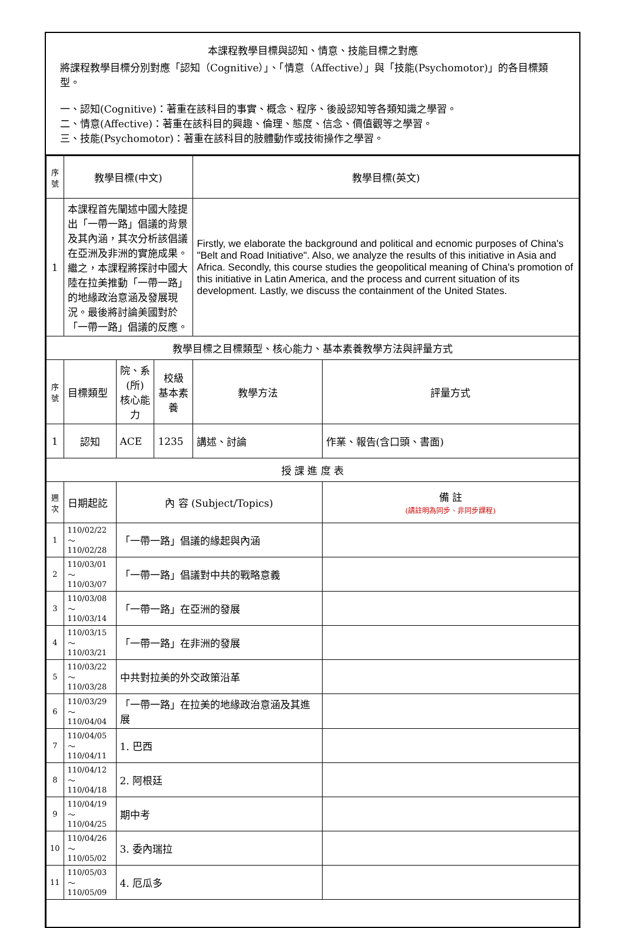本課程教學目標與認知、情意、技能目標之對應
將課程教學目標分別對應「認知（Cognitive）」、「情意（Affective）」與「技能(Psychomotor)」的各目標類型。
一、認知(Cognitive)：著重在該科目的事實、概念、程序、後設認知等各類知識之學習。
二、情意(Affective)：著重在該科目的興趣、倫理、態度、信念、價值觀等之學習。
三、技能(Psychomotor)：著重在該科目的肢體動作或技術操作之學習。
| 序號 | 教學目標(中文) | | | 教學目標(英文) | |
| --- | --- | --- | --- | --- | --- |
| 1 | 本課程首先闡述中國大陸提出「一帶一路」倡議的背景及其內涵，其次分析該倡議在亞洲及非洲的實施成果。繼之，本課程將探討中國大陸在拉美推動「一帶一路」的地緣政治意涵及發展現況。最後將討論美國對於「一帶一路」倡議的反應。 | | | Firstly, we elaborate the background and political and ecnomic purposes of China's "Belt and Road Initiative". Also, we analyze the results of this initiative in Asia and Africa. Secondly, this course studies the geopolitical meaning of China's promotion of this initiative in Latin America, and the process and current situation of its development. Lastly, we discuss the containment of the United States. | |
| 教學目標之目標類型、核心能力、基本素養教學方法與評量方式 | | | | | |
| 序號 | 目標類型 | 院、系(所) 核心能力 | 校級 基本素養 | 教學方法 | 評量方式 |
| 1 | 認知 | ACE | 1235 | 講述、討論 | 作業、報告(含口頭、書面) |
| 授 課 進 度 表 | | | | | |
| 週次 | 日期起訖 | 內 容 (Subject/Topics) | | | 備 註 (請註明為同步、非同步課程) |
| 1 | 110/02/22～ 110/02/28 | 「一帶一路」倡議的緣起與內涵 | | | |
| 2 | 110/03/01～ 110/03/07 | 「一帶一路」倡議對中共的戰略意義 | | | |
| 3 | 110/03/08～ 110/03/14 | 「一帶一路」在亞洲的發展 | | | |
| 4 | 110/03/15～ 110/03/21 | 「一帶一路」在非洲的發展 | | | |
| 5 | 110/03/22～ 110/03/28 | 中共對拉美的外交政策沿革 | | | |
| 6 | 110/03/29～ 110/04/04 | 「一帶一路」在拉美的地緣政治意涵及其進展 | | | |
| 7 | 110/04/05～ 110/04/11 | 1. 巴西 | | | |
| 8 | 110/04/12～ 110/04/18 | 2. 阿根廷 | | | |
| 9 | 110/04/19～ 110/04/25 | 期中考 | | | |
| 10 | 110/04/26～ 110/05/02 | 3. 委內瑞拉 | | | |
| 11 | 110/05/03～ 110/05/09 | 4. 厄瓜多 | | | |